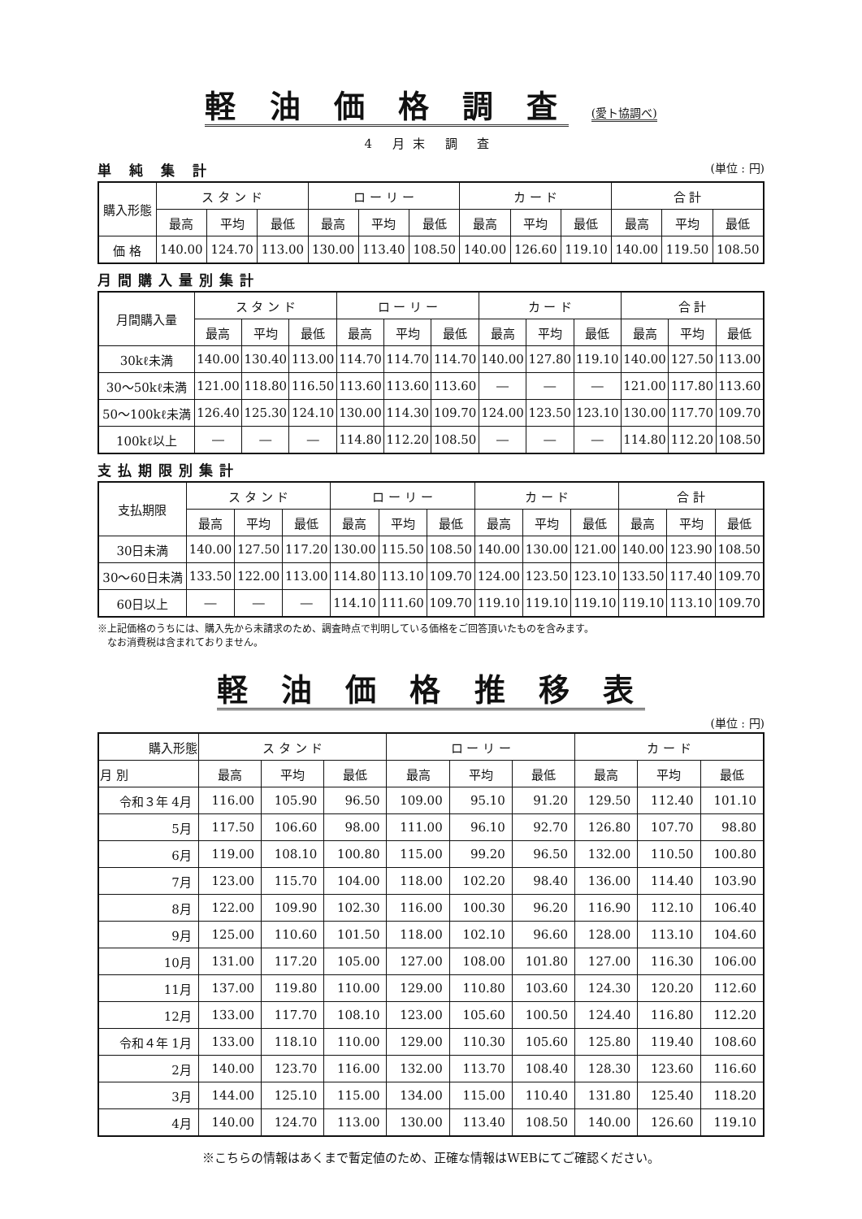軽 油 価 格 調 査 (愛ト協調べ)
4 月末 調 査
単 純 集 計 (単位 : 円)
| 購入形態 | ス タ ン ド | | | ロ ー リ ー | | | カ ー ド | | | 合 計 | | |
| --- | --- | --- | --- | --- | --- | --- | --- | --- | --- | --- | --- | --- |
| | 最高 | 平均 | 最低 | 最高 | 平均 | 最低 | 最高 | 平均 | 最低 | 最高 | 平均 | 最低 |
| 価 格 | 140.00 | 124.70 | 113.00 | 130.00 | 113.40 | 108.50 | 140.00 | 126.60 | 119.10 | 140.00 | 119.50 | 108.50 |
月間購入量別集計
| 月間購入量 | ス タ ン ド | | | ロ ー リ ー | | | カ ー ド | | | 合 計 | | |
| --- | --- | --- | --- | --- | --- | --- | --- | --- | --- | --- | --- | --- |
| | 最高 | 平均 | 最低 | 最高 | 平均 | 最低 | 最高 | 平均 | 最低 | 最高 | 平均 | 最低 |
| 30kℓ未満 | 140.00 | 130.40 | 113.00 | 114.70 | 114.70 | 114.70 | 140.00 | 127.80 | 119.10 | 140.00 | 127.50 | 113.00 |
| 30～50kℓ未満 | 121.00 | 118.80 | 116.50 | 113.60 | 113.60 | 113.60 | ― | ― | ― | 121.00 | 117.80 | 113.60 |
| 50～100kℓ未満 | 126.40 | 125.30 | 124.10 | 130.00 | 114.30 | 109.70 | 124.00 | 123.50 | 123.10 | 130.00 | 117.70 | 109.70 |
| 100kℓ以上 | ― | ― | ― | 114.80 | 112.20 | 108.50 | ― | ― | ― | 114.80 | 112.20 | 108.50 |
支払期限別集計
| 支払期限 | ス タ ン ド | | | ロ ー リ ー | | | カ ー ド | | | 合 計 | | |
| --- | --- | --- | --- | --- | --- | --- | --- | --- | --- | --- | --- | --- |
| | 最高 | 平均 | 最低 | 最高 | 平均 | 最低 | 最高 | 平均 | 最低 | 最高 | 平均 | 最低 |
| 30日未満 | 140.00 | 127.50 | 117.20 | 130.00 | 115.50 | 108.50 | 140.00 | 130.00 | 121.00 | 140.00 | 123.90 | 108.50 |
| 30～60日未満 | 133.50 | 122.00 | 113.00 | 114.80 | 113.10 | 109.70 | 124.00 | 123.50 | 123.10 | 133.50 | 117.40 | 109.70 |
| 60日以上 | ― | ― | ― | 114.10 | 111.60 | 109.70 | 119.10 | 119.10 | 119.10 | 119.10 | 113.10 | 109.70 |
※上記価格のうちには、購入先から未請求のため、調査時点で判明している価格をご回答頂いたものを含みます。
　なお消費税は含まれておりません。
軽 油 価 格 推 移 表
(単位 : 円)
| 購入形態 | ス タ ン ド | | | ロ ー リ ー | | | カ ー ド | | |
| --- | --- | --- | --- | --- | --- | --- | --- | --- | --- |
| 月 別 | 最高 | 平均 | 最低 | 最高 | 平均 | 最低 | 最高 | 平均 | 最低 |
| 令和３年 4月 | 116.00 | 105.90 | 96.50 | 109.00 | 95.10 | 91.20 | 129.50 | 112.40 | 101.10 |
| 5月 | 117.50 | 106.60 | 98.00 | 111.00 | 96.10 | 92.70 | 126.80 | 107.70 | 98.80 |
| 6月 | 119.00 | 108.10 | 100.80 | 115.00 | 99.20 | 96.50 | 132.00 | 110.50 | 100.80 |
| 7月 | 123.00 | 115.70 | 104.00 | 118.00 | 102.20 | 98.40 | 136.00 | 114.40 | 103.90 |
| 8月 | 122.00 | 109.90 | 102.30 | 116.00 | 100.30 | 96.20 | 116.90 | 112.10 | 106.40 |
| 9月 | 125.00 | 110.60 | 101.50 | 118.00 | 102.10 | 96.60 | 128.00 | 113.10 | 104.60 |
| 10月 | 131.00 | 117.20 | 105.00 | 127.00 | 108.00 | 101.80 | 127.00 | 116.30 | 106.00 |
| 11月 | 137.00 | 119.80 | 110.00 | 129.00 | 110.80 | 103.60 | 124.30 | 120.20 | 112.60 |
| 12月 | 133.00 | 117.70 | 108.10 | 123.00 | 105.60 | 100.50 | 124.40 | 116.80 | 112.20 |
| 令和４年 1月 | 133.00 | 118.10 | 110.00 | 129.00 | 110.30 | 105.60 | 125.80 | 119.40 | 108.60 |
| 2月 | 140.00 | 123.70 | 116.00 | 132.00 | 113.70 | 108.40 | 128.30 | 123.60 | 116.60 |
| 3月 | 144.00 | 125.10 | 115.00 | 134.00 | 115.00 | 110.40 | 131.80 | 125.40 | 118.20 |
| 4月 | 140.00 | 124.70 | 113.00 | 130.00 | 113.40 | 108.50 | 140.00 | 126.60 | 119.10 |
※こちらの情報はあくまで暫定値のため、正確な情報はWEBにてご確認ください。